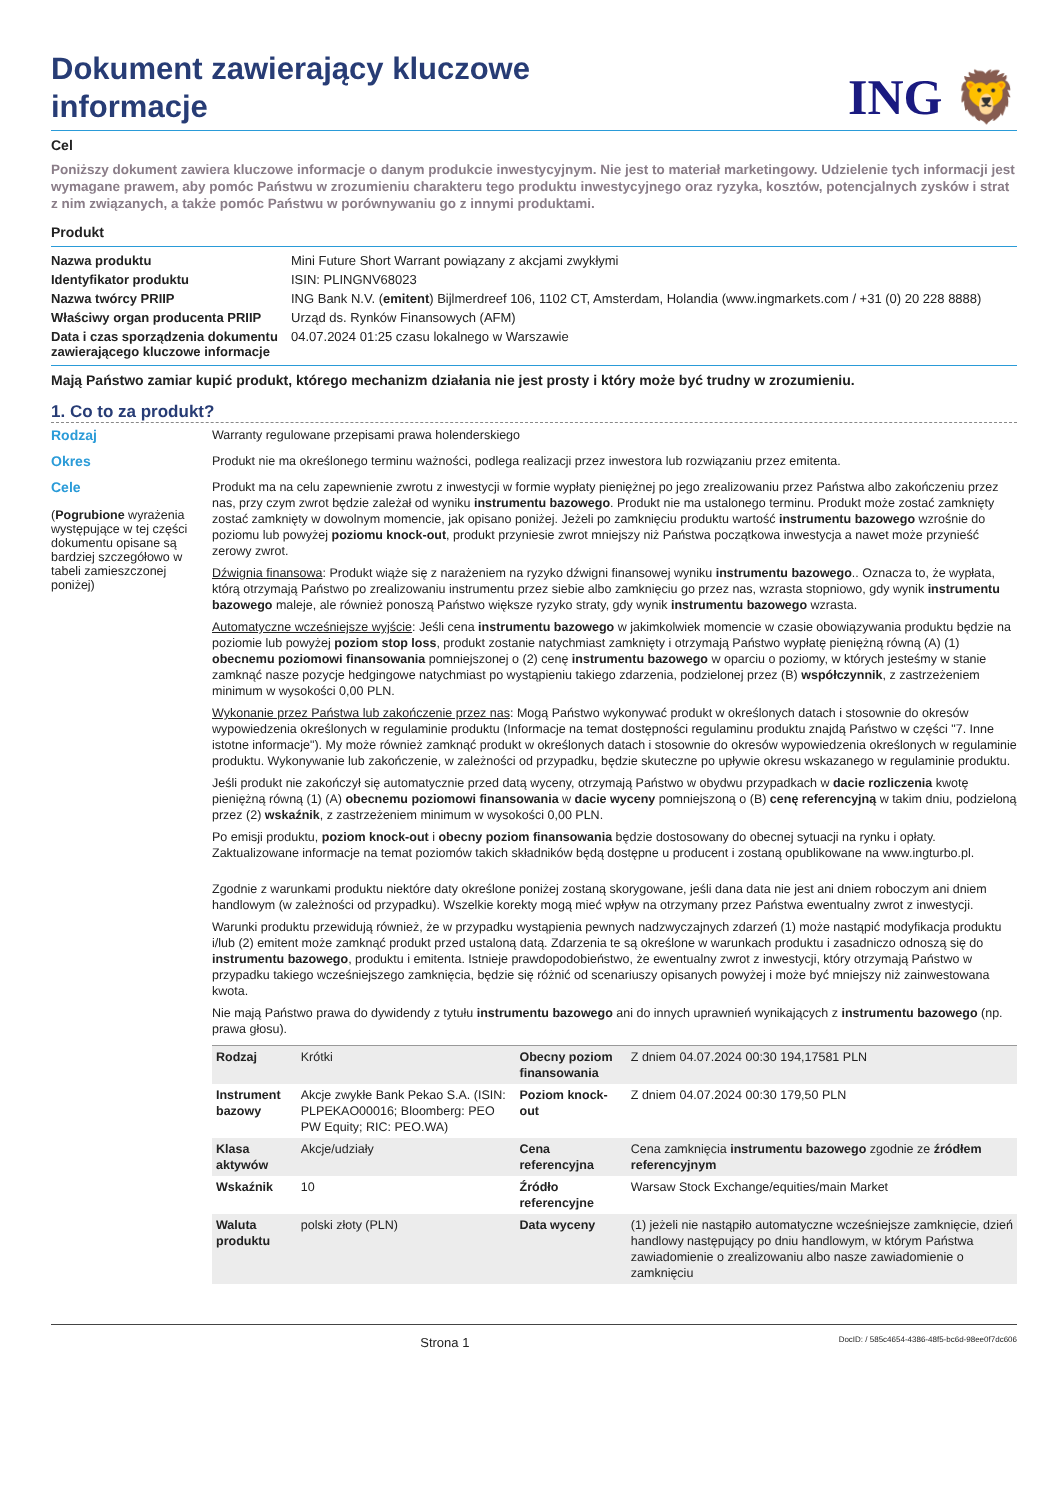Dokument zawierający kluczowe informacje
ING 🦁
Cel
Poniższy dokument zawiera kluczowe informacje o danym produkcie inwestycyjnym. Nie jest to materiał marketingowy. Udzielenie tych informacji jest wymagane prawem, aby pomóc Państwu w zrozumieniu charakteru tego produktu inwestycyjnego oraz ryzyka, kosztów, potencjalnych zysków i strat z nim związanych, a także pomóc Państwu w porównywaniu go z innymi produktami.
Produkt
| Nazwa produktu | Mini Future Short Warrant powiązany z akcjami zwykłymi |
| Identyfikator produktu | ISIN: PLINGNV68023 |
| Nazwa twórcy PRIIP | ING Bank N.V. ( emitent ) Bijlmerdreef 106, 1102 CT, Amsterdam, Holandia (www.ingmarkets.com / +31 (0) 20 228 8888) |
| Właściwy organ producenta PRIIP | Urząd ds. Rynków Finansowych (AFM) |
| Data i czas sporządzenia dokumentu zawierającego kluczowe informacje | 04.07.2024 01:25 czasu lokalnego w Warszawie |
Mają Państwo zamiar kupić produkt, którego mechanizm działania nie jest prosty i który może być trudny w zrozumieniu.
1. Co to za produkt?
Rodzaj
Warranty regulowane przepisami prawa holenderskiego
Okres
Produkt nie ma określonego terminu ważności, podlega realizacji przez inwestora lub rozwiązaniu przez emitenta.
Cele
(Pogrubione wyrażenia występujące w tej części dokumentu opisane są bardziej szczegółowo w tabeli zamieszczonej poniżej)
Produkt ma na celu zapewnienie zwrotu z inwestycji w formie wypłaty pieniężnej po jego zrealizowaniu przez Państwa albo zakończeniu przez nas, przy czym zwrot będzie zależał od wyniku instrumentu bazowego. Produkt nie ma ustalonego terminu. Produkt może zostać zamknięty zostać zamknięty w dowolnym momencie, jak opisano poniżej. Jeżeli po zamknięciu produktu wartość instrumentu bazowego wzrośnie do poziomu lub powyżej poziomu knock-out, produkt przyniesie zwrot mniejszy niż Państwa początkowa inwestycja a nawet może przynieść zerowy zwrot.
Dźwignia finansowa: Produkt wiąże się z narażeniem na ryzyko dźwigni finansowej wyniku instrumentu bazowego.. Oznacza to, że wypłata, którą otrzymają Państwo po zrealizowaniu instrumentu przez siebie albo zamknięciu go przez nas, wzrasta stopniowo, gdy wynik instrumentu bazowego maleje, ale również ponoszą Państwo większe ryzyko straty, gdy wynik instrumentu bazowego wzrasta.
Automatyczne wcześniejsze wyjście: Jeśli cena instrumentu bazowego w jakimkolwiek momencie w czasie obowiązywania produktu będzie na poziomie lub powyżej poziom stop loss, produkt zostanie natychmiast zamknięty i otrzymają Państwo wypłatę pieniężną równą (A) (1) obecnemu poziomowi finansowania pomniejszonej o (2) cenę instrumentu bazowego w oparciu o poziomy, w których jesteśmy w stanie zamknąć nasze pozycje hedgingowe natychmiast po wystąpieniu takiego zdarzenia, podzielonej przez (B) współczynnik, z zastrzeżeniem minimum w wysokości 0,00 PLN.
Wykonanie przez Państwa lub zakończenie przez nas: Mogą Państwo wykonywać produkt w określonych datach i stosownie do okresów wypowiedzenia określonych w regulaminie produktu (Informacje na temat dostępności regulaminu produktu znajdą Państwo w części "7. Inne istotne informacje"). My może również zamknąć produkt w określonych datach i stosownie do okresów wypowiedzenia określonych w regulaminie produktu. Wykonywanie lub zakończenie, w zależności od przypadku, będzie skuteczne po upływie okresu wskazanego w regulaminie produktu.
Jeśli produkt nie zakończył się automatycznie przed datą wyceny, otrzymają Państwo w obydwu przypadkach w dacie rozliczenia kwotę pieniężną równą (1) (A) obecnemu poziomowi finansowania w dacie wyceny pomniejszoną o (B) cenę referencyjną w takim dniu, podzieloną przez (2) wskaźnik, z zastrzeżeniem minimum w wysokości 0,00 PLN.
Po emisji produktu, poziom knock-out i obecny poziom finansowania będzie dostosowany do obecnej sytuacji na rynku i opłaty. Zaktualizowane informacje na temat poziomów takich składników będą dostępne u producent i zostaną opublikowane na www.ingturbo.pl.
Zgodnie z warunkami produktu niektóre daty określone poniżej zostaną skorygowane, jeśli dana data nie jest ani dniem roboczym ani dniem handlowym (w zależności od przypadku). Wszelkie korekty mogą mieć wpływ na otrzymany przez Państwa ewentualny zwrot z inwestycji.
Warunki produktu przewidują również, że w przypadku wystąpienia pewnych nadzwyczajnych zdarzeń (1) może nastąpić modyfikacja produktu i/lub (2) emitent może zamknąć produkt przed ustaloną datą. Zdarzenia te są określone w warunkach produktu i zasadniczo odnoszą się do instrumentu bazowego, produktu i emitenta. Istnieje prawdopodobieństwo, że ewentualny zwrot z inwestycji, który otrzymają Państwo w przypadku takiego wcześniejszego zamknięcia, będzie się różnić od scenariuszy opisanych powyżej i może być mniejszy niż zainwestowana kwota.
Nie mają Państwo prawa do dywidendy z tytułu instrumentu bazowego ani do innych uprawnień wynikających z instrumentu bazowego (np. prawa głosu).
| Rodzaj | Krótki | Obecny poziom finansowania | Z dniem 04.07.2024 00:30 194,17581 PLN |
| Instrument bazowy | Akcje zwykłe Bank Pekao S.A. (ISIN: PLPEKAO00016; Bloomberg: PEO PW Equity; RIC: PEO.WA) | Poziom knock-out | Z dniem 04.07.2024 00:30 179,50 PLN |
| Klasa aktywów | Akcje/udziały | Cena referencyjna | Cena zamknięcia instrumentu bazowego zgodnie ze źródłem referencyjnym |
| Wskaźnik | 10 | Źródło referencyjne | Warsaw Stock Exchange/equities/main Market |
| Waluta produktu | polski złoty (PLN) | Data wyceny | (1) jeżeli nie nastąpiło automatyczne wcześniejsze zamknięcie, dzień handlowy następujący po dniu handlowym, w którym Państwa zawiadomienie o zrealizowaniu albo nasze zawiadomienie o zamknięciu |
Strona 1 DocID: / 585c4654-4386-48f5-bc6d-98ee0f7dc606